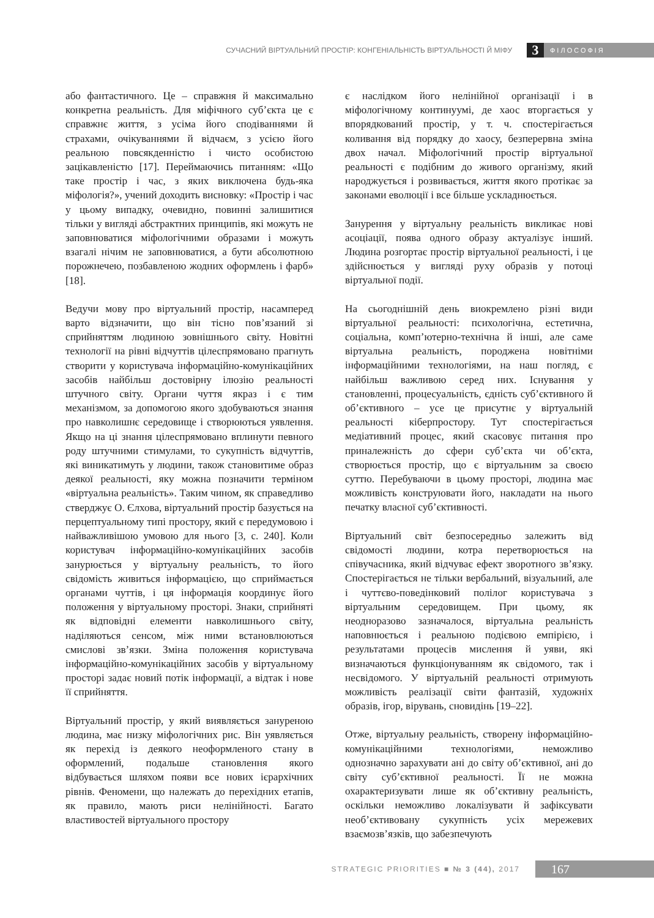СУЧАСНИЙ ВІРТУАЛЬНИЙ ПРОСТІР: КОНГЕНІАЛЬНІСТЬ ВІРТУАЛЬНОСТІ Й МІФУ 3 ФІЛОСОФІЯ
або фантастичного. Це – справжня й максимально конкретна реальність. Для міфічного суб’єкта це є справжнє життя, з усіма його сподіваннями й страхами, очікуваннями й відчаєм, з усією його реальною повсякденністю і чисто особистою зацікавленістю [17]. Переймаючись питанням: «Що таке простір і час, з яких виключена будь-яка міфологія?», учений доходить висновку: «Простір і час у цьому випадку, очевидно, повинні залишитися тільки у вигляді абстрактних принципів, які можуть не заповнюватися міфологічними образами і можуть взагалі нічим не заповнюватися, а бути абсолютною порожнечею, позбавленою жодних оформлень і фарб» [18].
Ведучи мову про віртуальний простір, насамперед варто відзначити, що він тісно пов’язаний зі сприйняттям людиною зовнішнього світу. Новітні технології на рівні відчуттів цілеспрямовано прагнуть створити у користувача інформаційно-комунікаційних засобів найбільш достовірну ілюзію реальності штучного світу. Органи чуття якраз і є тим механізмом, за допомогою якого здобуваються знання про навколишнє середовище і створюються уявлення. Якщо на ці знання цілеспрямовано вплинути певного роду штучними стимулами, то сукупність відчуттів, які виникатимуть у людини, також становитиме образ деякої реальності, яку можна позначити терміном «віртуальна реальність». Таким чином, як справедливо стверджує О. Єлхова, віртуальний простір базується на перцептуальному типі простору, який є передумовою і найважливішою умовою для нього [3, с. 240]. Коли користувач інформаційно-комунікаційних засобів занурюється у віртуальну реальність, то його свідомість живиться інформацією, що сприймається органами чуттів, і ця інформація координує його положення у віртуальному просторі. Знаки, сприйняті як відповідні елементи навколишнього світу, наділяються сенсом, між ними встановлюються смислові зв’язки. Зміна положення користувача інформаційно-комунікаційних засобів у віртуальному просторі задає новий потік інформації, а відтак і нове її сприйняття.
Віртуальний простір, у який виявляється зануреною людина, має низку міфологічних рис. Він уявляється як перехід із деякого неоформленого стану в оформлений, подальше становлення якого відбувається шляхом появи все нових ієрархічних рівнів. Феномени, що належать до перехідних етапів, як правило, мають риси нелінійності. Багато властивостей віртуального простору
є наслідком його нелінійної організації і в міфологічному континуумі, де хаос вторгається у впорядкований простір, у т. ч. спостерігається коливання від порядку до хаосу, безперервна зміна двох начал. Міфологічний простір віртуальної реальності є подібним до живого організму, який народжується і розвивається, життя якого протікає за законами еволюції і все більше ускладнюється.
Занурення у віртуальну реальність викликає нові асоціації, поява одного образу актуалізує інший. Людина розгортає простір віртуальної реальності, і це здійснюється у вигляді руху образів у потоці віртуальної події.
На сьогоднішній день виокремлено різні види віртуальної реальності: психологічна, естетична, соціальна, комп’ютерно-технічна й інші, але саме віртуальна реальність, породжена новітніми інформаційними технологіями, на наш погляд, є найбільш важливою серед них. Існування у становленні, процесуальність, єдність суб’єктивного й об’єктивного – усе це присутнє у віртуальній реальності кіберпростору. Тут спостерігається медіативний процес, який скасовує питання про приналежність до сфери суб’єкта чи об’єкта, створюється простір, що є віртуальним за своєю суттю. Перебуваючи в цьому просторі, людина має можливість конструювати його, накладати на нього печатку власної суб’єктивності.
Віртуальний світ безпосередньо залежить від свідомості людини, котра перетворюється на співучасника, який відчуває ефект зворотного зв’язку. Спостерігається не тільки вербальний, візуальний, але і чуттєво-поведінковий полілог користувача з віртуальним середовищем. При цьому, як неодноразово зазначалося, віртуальна реальність наповнюється і реальною подієвою емпірією, і результатами процесів мислення й уяви, які визначаються функціонуванням як свідомого, так і несвідомого. У віртуальній реальності отримують можливість реалізації світи фантазій, художніх образів, ігор, вірувань, сновидінь [19–22].
Отже, віртуальну реальність, створену інформаційно-комунікаційними технологіями, неможливо однозначно зарахувати ані до світу об’єктивної, ані до світу суб’єктивної реальності. Її не можна охарактеризувати лише як об’єктивну реальність, оскільки неможливо локалізувати й зафіксувати необ’єктивовану сукупність усіх мережевих взаємозв’язків, що забезпечують
STRATEGIC PRIORITIES ■ № 3 (44), 2017 167